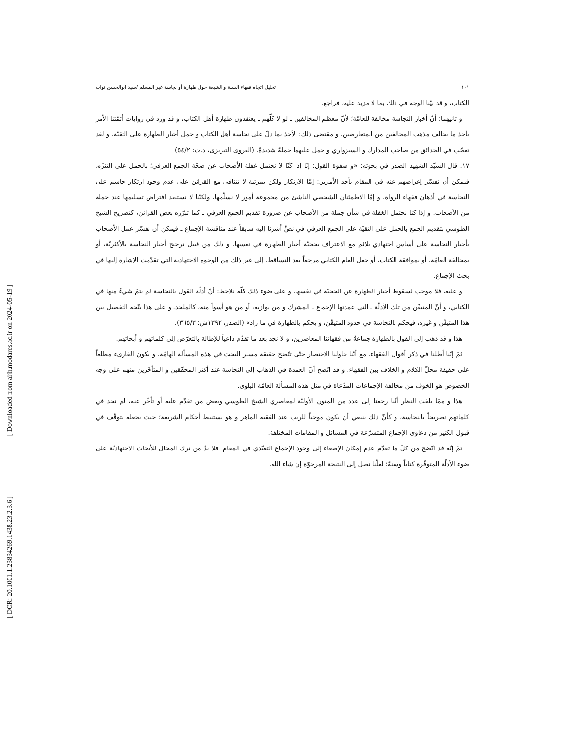[ Downloaded from aijh.modares.ac.ir on 2024-05-19 ]
[ DOR: 20.1001.1.23834269.1438.23.2.3.6 ]
١٠١ تحليل اتجاه فقهاء السنة و الشيعة حول طهارة أو نجاسة غير المسلم /سيد ابوالحسن نواب
الكتاب، و قد بيّنا الوجه في ذلك بما لا مزيد عليه، فراجع.
و ثانيهما: أنّ أخبار النجاسة مخالفة للعامّة؛ لأنّ معظم المخالفين ـ لو لا كلّهم ـ يعتقدون طهارة أهل الكتاب، و قد ورد في روايات أئمّتنا الأمر بأخذ ما يخالف مذهب المخالفين من المتعارضين، و مقتضى ذلك: الأخذ بما دلّ على نجاسة أهل الكتاب و حمل أخبار الطهارة على التقيّة. و لقد تعجّب في الحدائق من صاحب المدارك و السبزواري و حمل عليهما حملةً شديدةً. (الغروى التبريزى، د.ت: ٥٤/٢)
١٧. قال السيّد الشهيد الصدر في بحوثه: «و صفوة القول: إنّا إذا كنّا لا نحتمل غفلة الأصحاب عن صحّة الجمع العرفي؛ بالحمل على التنزّه، فيمكن أن نفسّر إعراضهم عنه في المقام بأحد الأمرين: إمّا الارتكاز ولكن بمرتبة لا تتنافى مع القرائن على عدم وجود ارتكاز حاسم على النجاسة في أذهان فقهاء الرواة. و إمّا الاطمئنان الشخصي الناشئ من مجموعة أمور لا نسلّمها، ولكنّنا لا نستبعد افتراض تسليمها عند جملة من الأصحاب. و إذا كنا نحتمل الغفلة في شأن جملة من الأصحاب عن ضرورة تقديم الجمع العرفي ـ كما تبرّره بعض القرائن، كتصريح الشيخ الطوسي بتقديم الجمع بالحمل على التقيّة على الجمع العرفي في نصٍّ أشرنا إليه سابقاً عند مناقشة الإجماع ـ فيمكن أن نفسّر عمل الأصحاب بأخبار النجاسة على أساس اجتهادي يلائم مع الاعتراف بحجيّة أخبار الطهارة في نفسها. و ذلك من قبيل ترجيح أخبار النجاسة بالأكثريّة، أو بمخالفة العامّة، أو بموافقة الكتاب، أو جعل العام الكتابي مرجعاً بعد التساقط. إلى غير ذلك من الوجوه الاجتهادية التي تقدّمت الإشارة إليها في بحث الإجماع.
و عليه، فلا موجب لسقوط أخبار الطهارة عن الحجيّة في نفسها. و على ضوء ذلك كلّه نلاحظ: أنّ أدلّة القول بالنجاسة لم يتمّ شيءٌ منها في الكتابي، و أنّ المتيقّن من تلك الأدلّة ـ التي عمدتها الإجماع ـ المشرك و من يوازيه، أو من هو أسوأ منه، كالملحد. و على هذا يتّجه التفصيل بين هذا المتيقّن و غيره، فيحكم بالنجاسة في حدود المتيقّن، و يحكم بالطهارة في ما زاد» (الصدر، ١٣٩٢ش: ٣٦٥/٣).
هذا و قد ذهب إلى القول بالطهارة جماعةٌ من فقهائنا المعاصرين، و لا نجد بعد ما تقدّم داعياً للإطالة بالتعرّض إلى كلماتهم و أبحاثهم.
ثمّ إنّنا أطلنا في ذكر أقوال الفقهاء، مع أنّنا حاولنا الاختصار حتّى تتّضح حقيقة مسير البحث في هذه المسألة الهامّة، و يكون القارىء مطلعاً على حقيقة محلّ الكلام و الخلاف بين الفقهاء. و قد اتّضح أنّ العمدة في الذهاب إلى النجاسة عند أكثر المحقّقين و المتأخّرين منهم على وجه الخصوص هو الخوف من مخالفة الإجماعات المدّعاة في مثل هذه المسألة العامّة البلوى.
هذا و ممّا يلفت النظر أنّنا رجعنا إلى عدد من المتون الأوليّة لمعاصري الشيخ الطوسي وبعض من تقدّم عليه أو تأخّر عنه، لم نجد في كلماتهم تصريحاً بالنجاسة، و كأنّ ذلك ينبغي أن يكون موجباً للريب عند الفقيه الماهر و هو يستنبط أحكام الشريعة؛ حيث يجعله يتوقّف في قبول الكثير من دعاوى الإجماع المتسرّعة في المسائل و المقامات المختلفة.
ثمّ إنّه قد اتّضح من كلّ ما تقدّم عدم إمكان الإصغاء إلى وجود الإجماع التعبّدي في المقام، فلا بدّ من ترك المجال للأبحاث الاجتهاديّة على ضوء الأدلّة المتوفّرة كتاباً وسنةً؛ لعلّنا نصل إلى النتيجة المرجوّة إن شاء الله.